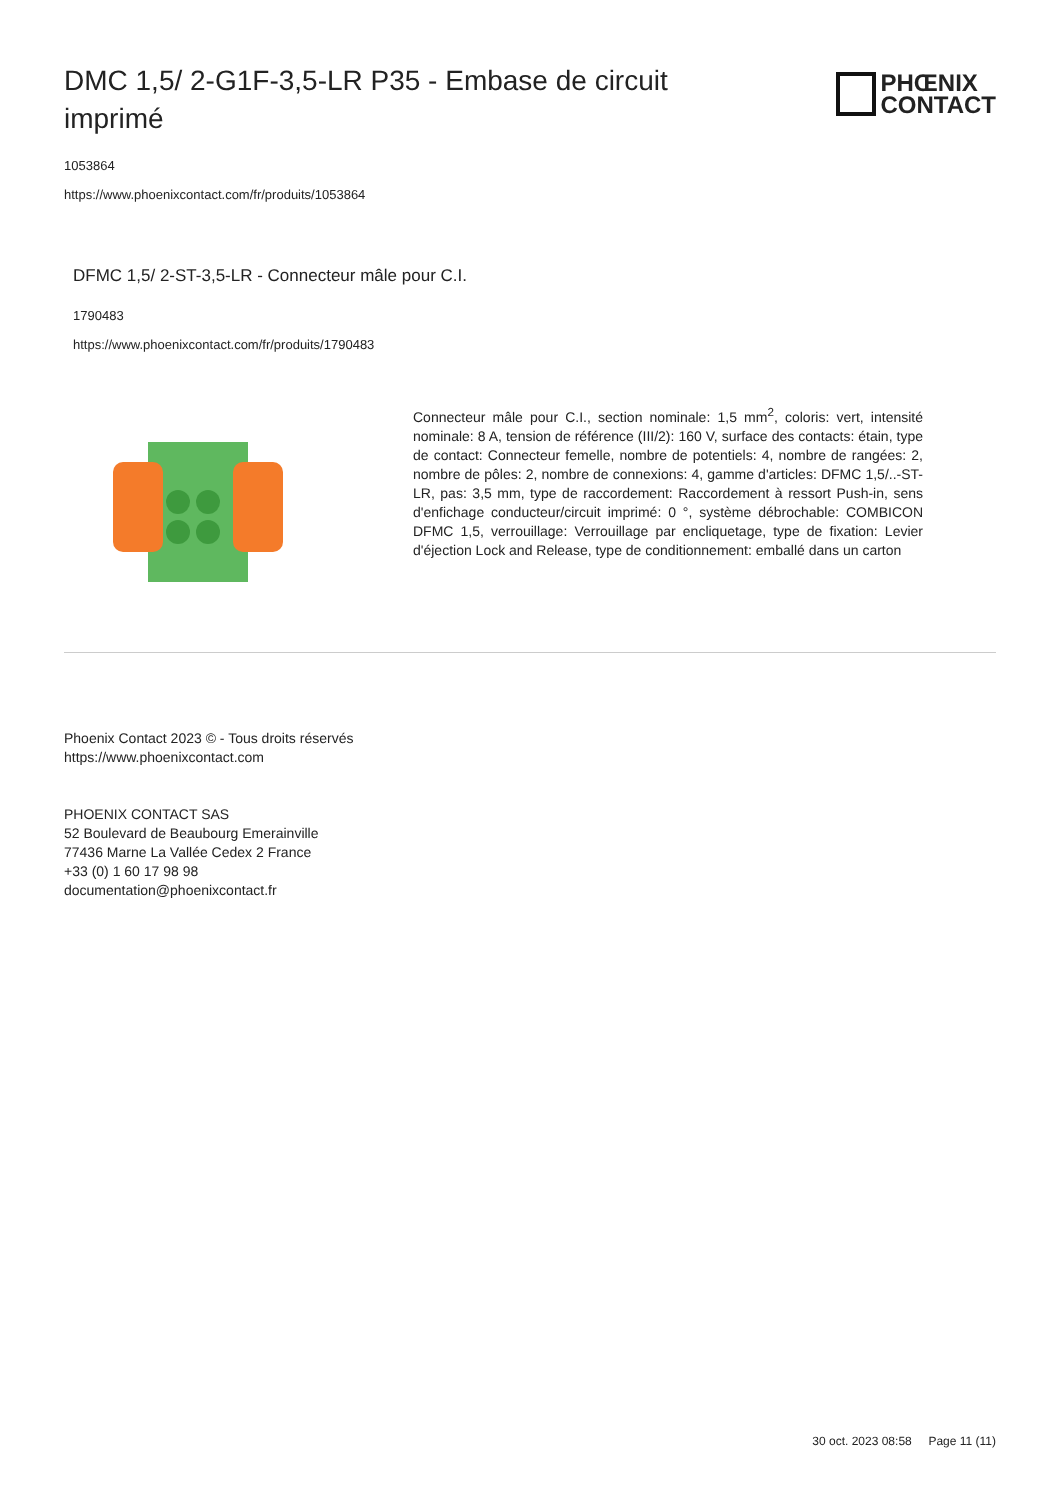DMC 1,5/ 2-G1F-3,5-LR P35 - Embase de circuit imprimé
PHŒNIX
CONTACT
1053864
https://www.phoenixcontact.com/fr/produits/1053864
DFMC 1,5/ 2-ST-3,5-LR - Connecteur mâle pour C.I.
1790483
https://www.phoenixcontact.com/fr/produits/1790483
Connecteur mâle pour C.I., section nominale: 1,5 mm<sup>2</sup>, coloris: vert, intensité nominale: 8 A, tension de référence (III/2): 160 V, surface des contacts: étain, type de contact: Connecteur femelle, nombre de potentiels: 4, nombre de rangées: 2, nombre de pôles: 2, nombre de connexions: 4, gamme d'articles: DFMC 1,5/..-ST-LR, pas: 3,5 mm, type de raccordement: Raccordement à ressort Push-in, sens d'enfichage conducteur/circuit imprimé: 0 °, système débrochable: COMBICON DFMC 1,5, verrouillage: Verrouillage par encliquetage, type de fixation: Levier d'éjection Lock and Release, type de conditionnement: emballé dans un carton
Phoenix Contact 2023 © - Tous droits réservés
https://www.phoenixcontact.com
PHOENIX CONTACT SAS
52 Boulevard de Beaubourg Emerainville
77436 Marne La Vallée Cedex 2 France
+33 (0) 1 60 17 98 98
documentation@phoenixcontact.fr
30 oct. 2023 08:58 Page 11 (11)